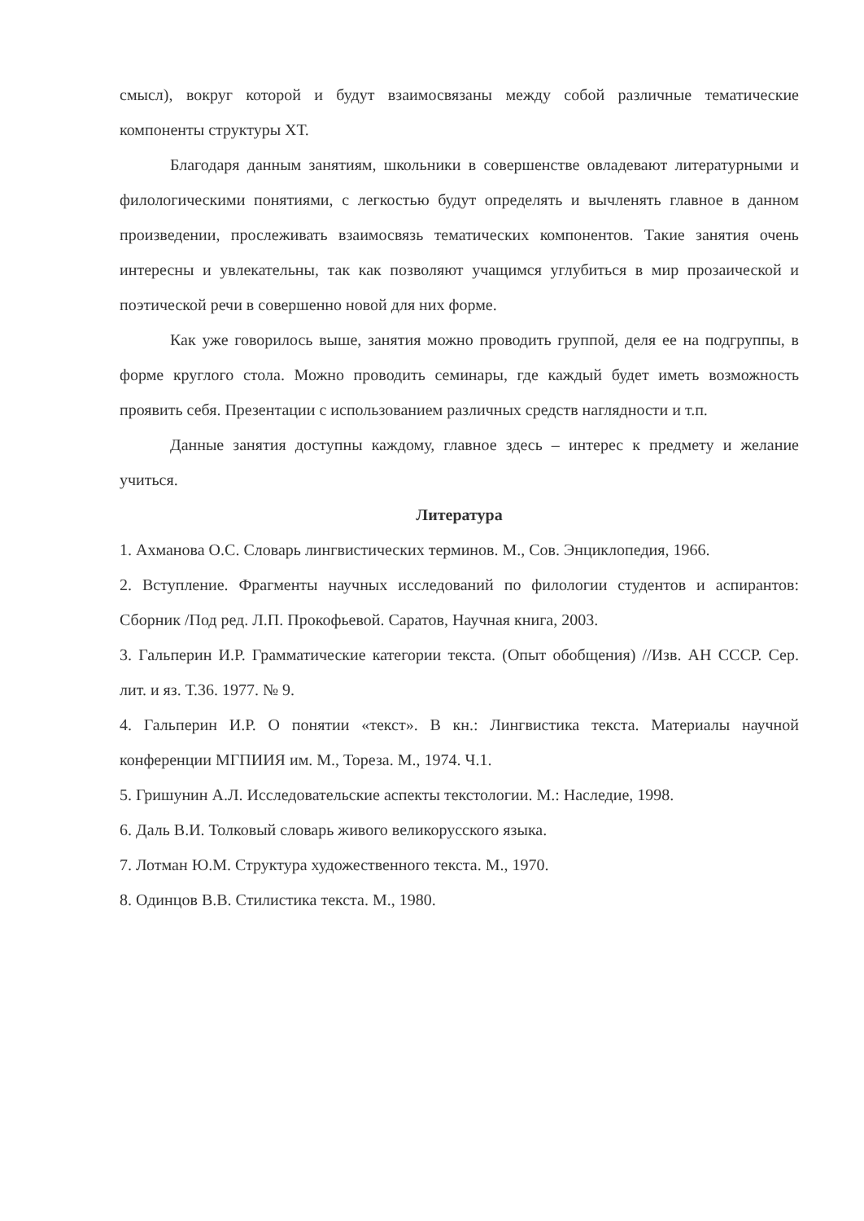смысл), вокруг которой и будут взаимосвязаны между собой различные тематические компоненты структуры ХТ.
Благодаря данным занятиям, школьники в совершенстве овладевают литературными и филологическими понятиями, с легкостью будут определять и вычленять главное в данном произведении, прослеживать взаимосвязь тематических компонентов. Такие занятия очень интересны и увлекательны, так как позволяют учащимся углубиться в мир прозаической и поэтической речи в совершенно новой для них форме.
Как уже говорилось выше, занятия можно проводить группой, деля ее на подгруппы, в форме круглого стола. Можно проводить семинары, где каждый будет иметь возможность проявить себя. Презентации с использованием различных средств наглядности и т.п.
Данные занятия доступны каждому, главное здесь – интерес к предмету и желание учиться.
Литература
1. Ахманова О.С. Словарь лингвистических терминов. М., Сов. Энциклопедия, 1966.
2. Вступление. Фрагменты научных исследований по филологии студентов и аспирантов: Сборник /Под ред. Л.П. Прокофьевой. Саратов, Научная книга, 2003.
3. Гальперин И.Р. Грамматические категории текста. (Опыт обобщения) //Изв. АН СССР. Сер. лит. и яз. Т.36. 1977. № 9.
4. Гальперин И.Р. О понятии «текст». В кн.: Лингвистика текста. Материалы научной конференции МГПИИЯ им. М., Тореза. М., 1974. Ч.1.
5. Гришунин А.Л. Исследовательские аспекты текстологии. М.: Наследие, 1998.
6. Даль В.И. Толковый словарь живого великорусского языка.
7. Лотман Ю.М. Структура художественного текста. М., 1970.
8. Одинцов В.В. Стилистика текста. М., 1980.